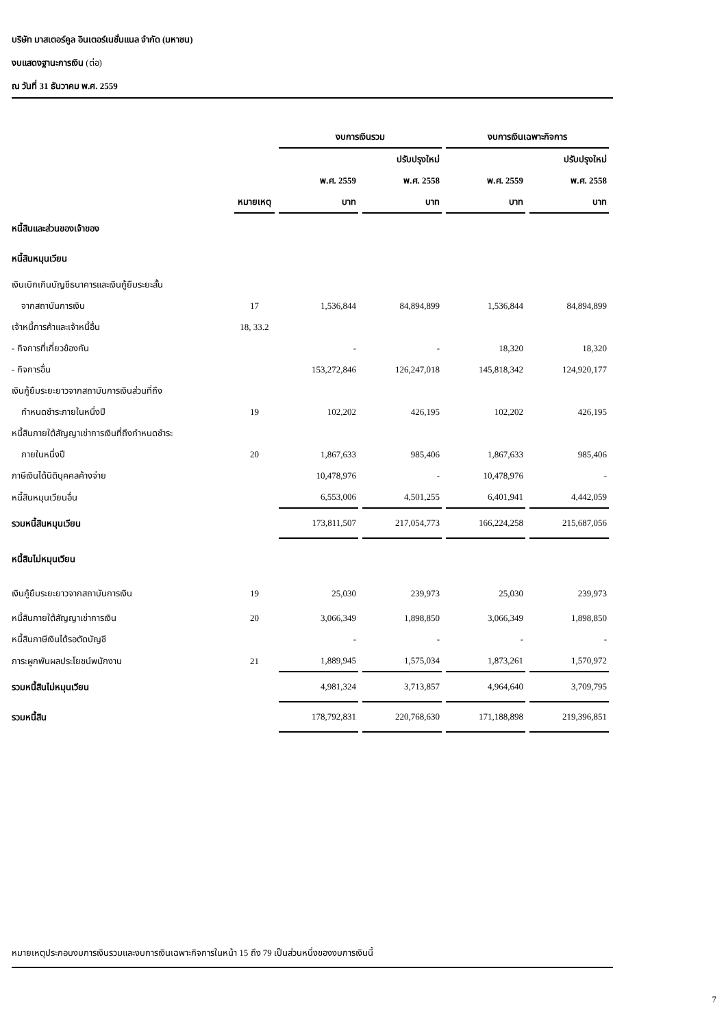บริษัท มาสเตอร์คูล อินเตอร์เนชั่นแนล จำกัด (มหาชน)
งบแสดงฐานะการเงิน (ต่อ)
ณ วันที่ 31 ธันวาคม พ.ศ. 2559
| | | งบการเงินรวม | | งบการเงินเฉพาะกิจการ | |
| --- | --- | --- | --- | --- | --- |
| | | | ปรับปรุงใหม่ | | ปรับปรุงใหม่ |
| | | พ.ศ. 2559 | พ.ศ. 2558 | พ.ศ. 2559 | พ.ศ. 2558 |
| | หมายเหตุ | บาท | บาท | บาท | บาท |
| หนี้สินและส่วนของเจ้าของ | | | | | |
| หนี้สินหมุนเวียน | | | | | |
| เงินเบิกเกินบัญชีธนาคารและเงินกู้ยืมระยะสั้น | | | | | |
| จากสถาบันการเงิน | 17 | 1,536,844 | 84,894,899 | 1,536,844 | 84,894,899 |
| เจ้าหนี้การค้าและเจ้าหนี้อื่น | 18, 33.2 | | | | |
| - กิจการที่เกี่ยวข้องกัน | | - | - | 18,320 | 18,320 |
| - กิจการอื่น | | 153,272,846 | 126,247,018 | 145,818,342 | 124,920,177 |
| เงินกู้ยืมระยะยาวจากสถาบันการเงินส่วนที่ถึง | | | | | |
| กำหนดชำระภายในหนึ่งปี | 19 | 102,202 | 426,195 | 102,202 | 426,195 |
| หนี้สินภายใต้สัญญาเช่าการเงินที่ถึงกำหนดชำระ | | | | | |
| ภายในหนึ่งปี | 20 | 1,867,633 | 985,406 | 1,867,633 | 985,406 |
| ภาษีเงินได้นิติบุคคลค้างจ่าย | | 10,478,976 | - | 10,478,976 | - |
| หนี้สินหมุนเวียนอื่น | | 6,553,006 | 4,501,255 | 6,401,941 | 4,442,059 |
| รวมหนี้สินหมุนเวียน | | 173,811,507 | 217,054,773 | 166,224,258 | 215,687,056 |
| หนี้สินไม่หมุนเวียน | | | | | |
| เงินกู้ยืมระยะยาวจากสถาบันการเงิน | 19 | 25,030 | 239,973 | 25,030 | 239,973 |
| หนี้สินภายใต้สัญญาเช่าการเงิน | 20 | 3,066,349 | 1,898,850 | 3,066,349 | 1,898,850 |
| หนี้สินภาษีเงินได้รอตัดบัญชี | | - | - | - | - |
| ภาระผูกพันผลประโยชน์พนักงาน | 21 | 1,889,945 | 1,575,034 | 1,873,261 | 1,570,972 |
| รวมหนี้สินไม่หมุนเวียน | | 4,981,324 | 3,713,857 | 4,964,640 | 3,709,795 |
| รวมหนี้สิน | | 178,792,831 | 220,768,630 | 171,188,898 | 219,396,851 |
หมายเหตุประกอบงบการเงินรวมและงบการเงินเฉพาะกิจการในหน้า 15 ถึง 79 เป็นส่วนหนึ่งของงบการเงินนี้
7